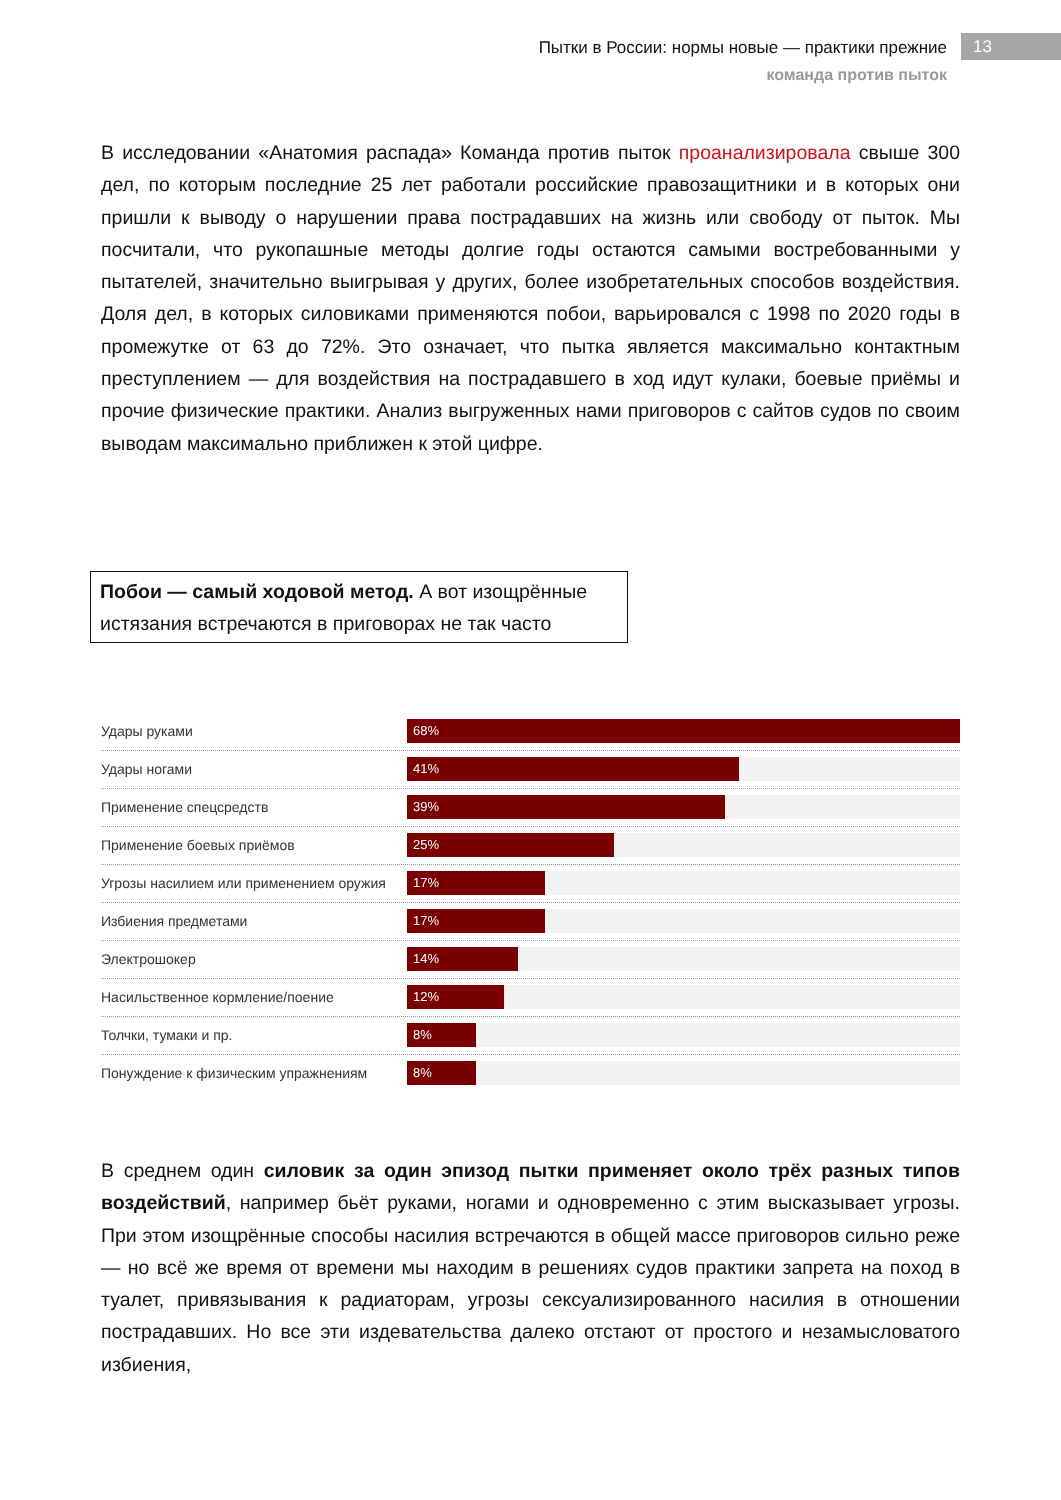Пытки в России: нормы новые — практики прежние
команда против пыток
13
В исследовании «Анатомия распада» Команда против пыток проанализировала свыше 300 дел, по которым последние 25 лет работали российские правозащитники и в которых они пришли к выводу о нарушении права пострадавших на жизнь или свободу от пыток. Мы посчитали, что рукопашные методы долгие годы остаются самыми востребованными у пытателей, значительно выигрывая у других, более изобретательных способов воздействия. Доля дел, в которых силовиками применяются побои, варьировался с 1998 по 2020 годы в промежутке от 63 до 72%. Это означает, что пытка является максимально контактным преступлением — для воздействия на пострадавшего в ход идут кулаки, боевые приёмы и прочие физические практики. Анализ выгруженных нами приговоров с сайтов судов по своим выводам максимально приближен к этой цифре.
Побои — самый ходовой метод. А вот изощрённые истязания встречаются в приговорах не так часто
Удары руками
68%
Удары ногами
41%
Применение спецсредств
39%
Применение боевых приёмов
25%
Угрозы насилием или применением оружия
17%
Избиения предметами
17%
Электрошокер
14%
Насильственное кормление/поение
12%
Толчки, тумаки и пр.
8%
Понуждение к физическим упражнениям
8%
В среднем один силовик за один эпизод пытки применяет около трёх разных типов воздействий, например бьёт руками, ногами и одновременно с этим высказывает угрозы. При этом изощрённые способы насилия встречаются в общей массе приговоров сильно реже — но всё же время от времени мы находим в решениях судов практики запрета на поход в туалет, привязывания к радиаторам, угрозы сексуализированного насилия в отношении пострадавших. Но все эти издевательства далеко отстают от простого и незамысловатого избиения,